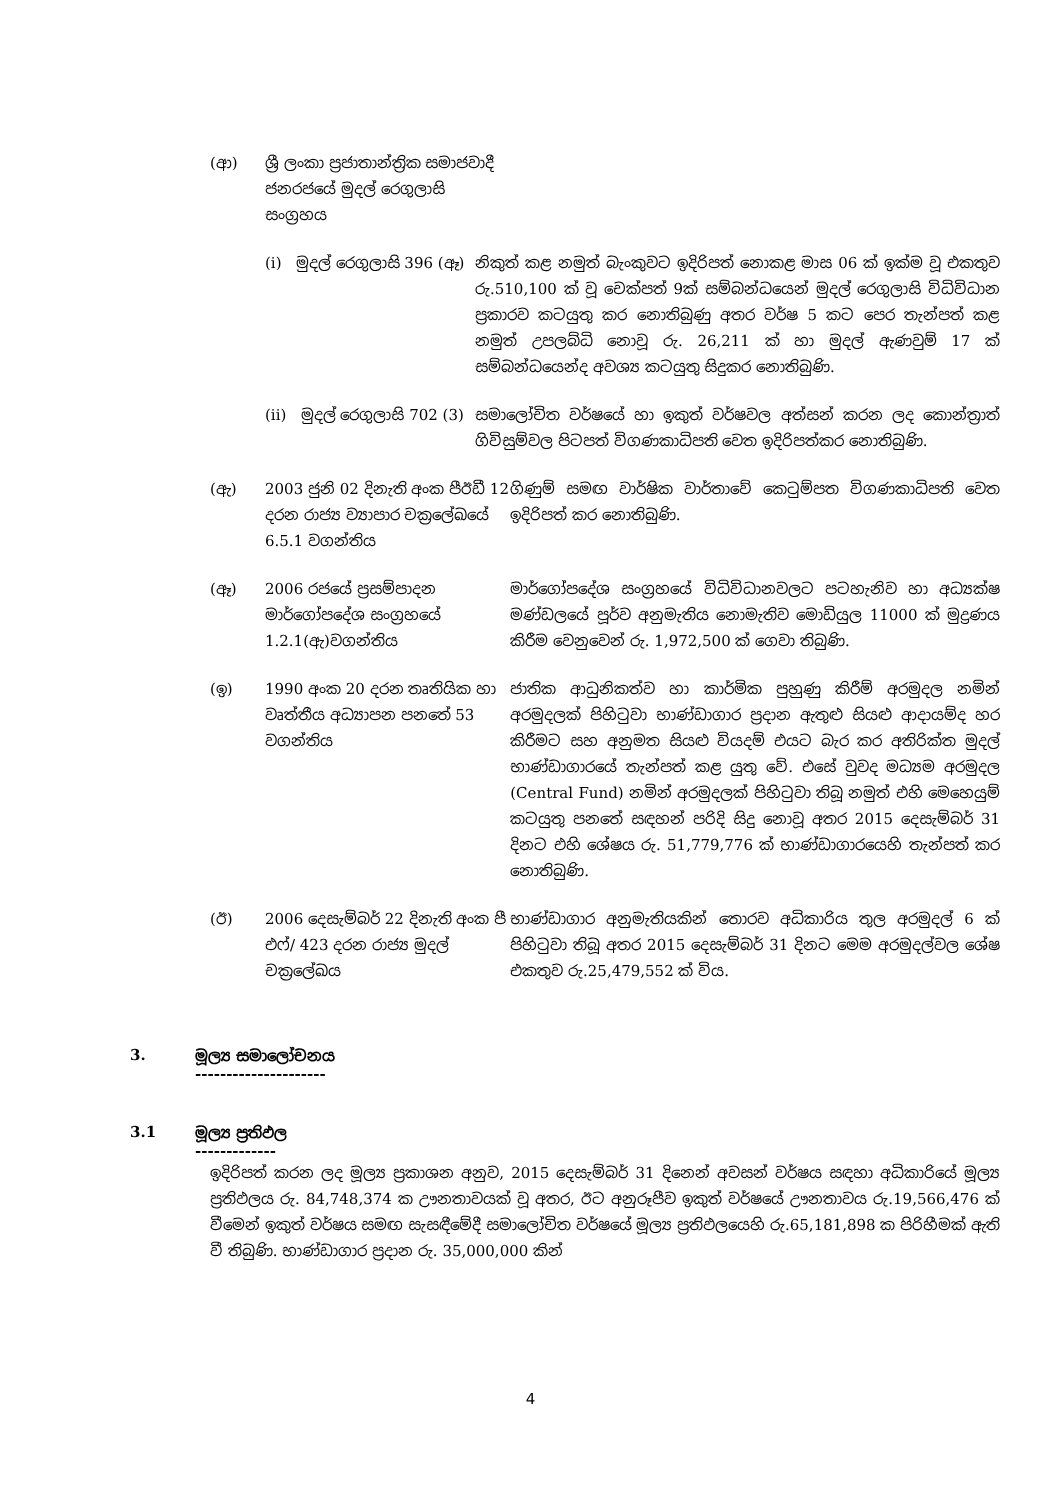| (ආ) | ශ්‍රී ලංකා ප්‍රජාතාන්ත්‍රික සමාජවාදී ජනරජයේ මුදල් රෙගුලාසි සංග්‍රහය | | |
| | (i) මුදල් රෙගුලාසි 396 (ඈ) | නිකුත් කළ නමුත් බැංකුවට ඉදිරිපත් නොකළ මාස 06 ක් ඉක්ම වූ එකතුව රු.510,100 ක් වූ චෙක්පත් 9ක් සම්බන්ධයෙන් මුදල් රෙගුලාසි විධිවිධාන ප්‍රකාරව කටයුතු කර නොතිබුණු අතර වර්ෂ 5 කට පෙර තැන්පත් කළ නමුත් උපලබ්ධි නොවූ රු. 26,211 ක් හා මුදල් ඇණවුම් 17 ක් සම්බන්ධයෙන්ද අවශ්‍ය කටයුතු සිදුකර නොතිබුණි. | |
| | (ii) මුදල් රෙගුලාසි 702 (3) | සමාලෝචිත වර්ෂයේ හා ඉකුත් වර්ෂවල අත්සන් කරන ලද කොන්ත්‍රාත් ගිවිසුම්වල පිටපත් විගණකාධිපති වෙත ඉදිරිපත්කර නොතිබුණි. | |
| (ඇ) | 2003 ජුනි 02 දිනැති අංක පීඊඩී 12 දරන රාජ්‍ය ව්‍යාපාර චක්‍රලේඛයේ 6.5.1 වගන්තිය | | ගිණුම් සමඟ වාර්ෂික වාර්තාවේ කෙටුම්පත විගණකාධිපති වෙත ඉදිරිපත් කර නොතිබුණි. |
| (ඈ) | 2006 රජයේ ප්‍රසම්පාදන මාර්ගෝපදේශ සංග්‍රහයේ 1.2.1(ඇ)වගන්තිය | | මාර්ගෝපදේශ සංග්‍රහයේ විධිවිධානවලට පටහැනිව හා අධ්‍යක්ෂ මණ්ඩලයේ පූර්ව අනුමැතිය නොමැතිව මොඩියුල 11000 ක් මුද්‍රණය කිරීම වෙනුවෙන් රු. 1,972,500 ක් ගෙවා තිබුණි. |
| (ඉ) | 1990 අංක 20 දරන තෘතියික හා වෘත්තීය අධ්‍යාපන පනතේ 53 වගන්තිය | | ජාතික ආධුනිකත්ව හා කාර්මික පුහුණු කිරීම් අරමුදල නමින් අරමුදලක් පිහිටුවා භාණ්ඩාගාර ප්‍රදාන ඇතුළු සියළු ආදායම්ද හර කිරීමට සහ අනුමත සියළු වියදම් එයට බැර කර අතිරික්ත මුදල් භාණ්ඩාගාරයේ තැන්පත් කළ යුතු වේ. එසේ වුවද මධ්‍යම අරමුදල (Central Fund) නමින් අරමුදලක් පිහිටුවා තිබූ නමුත් එහි මෙහෙයුම් කටයුතු පනතේ සඳහන් පරිදි සිදු නොවූ අතර 2015 දෙසැම්බර් 31 දිනට එහි ශේෂය රු. 51,779,776 ක් භාණ්ඩාගාරයෙහි තැන්පත් කර නොතිබුණි. |
| (ඊ) | 2006 දෙසැම්බර් 22 දිනැති අංක පී එෆ්/ 423 දරන රාජ්‍ය මුදල් චක්‍රලේඛය | | භාණ්ඩාගාර අනුමැතියකින් තොරව අධිකාරිය තුල අරමුදල් 6 ක් පිහිටුවා තිබූ අතර 2015 දෙසැම්බර් 31 දිනට මෙම අරමුදල්වල ශේෂ එකතුව රු.25,479,552 ක් විය. |
3. මූල්‍ය සමාලෝචනය
---------------------
3.1 මූල්‍ය ප්‍රතිඵල
-------------
ඉදිරිපත් කරන ලද මූල්‍ය ප්‍රකාශන අනුව, 2015 දෙසැම්බර් 31 දිනෙන් අවසන් වර්ෂය සඳහා අධිකාරියේ මූල්‍ය ප්‍රතිඵලය රු. 84,748,374 ක ඌනතාවයක් වූ අතර, ඊට අනුරූපීව ඉකුත් වර්ෂයේ ඌනතාවය රු.19,566,476 ක් වීමෙන් ඉකුත් වර්ෂය සමඟ සැසඳීමේදී සමාලෝචිත වර්ෂයේ මූල්‍ය ප්‍රතිඵලයෙහි රු.65,181,898 ක පිරිහීමක් ඇති වී තිබුණි. භාණ්ඩාගාර ප්‍රදාන රු. 35,000,000 කින්
4